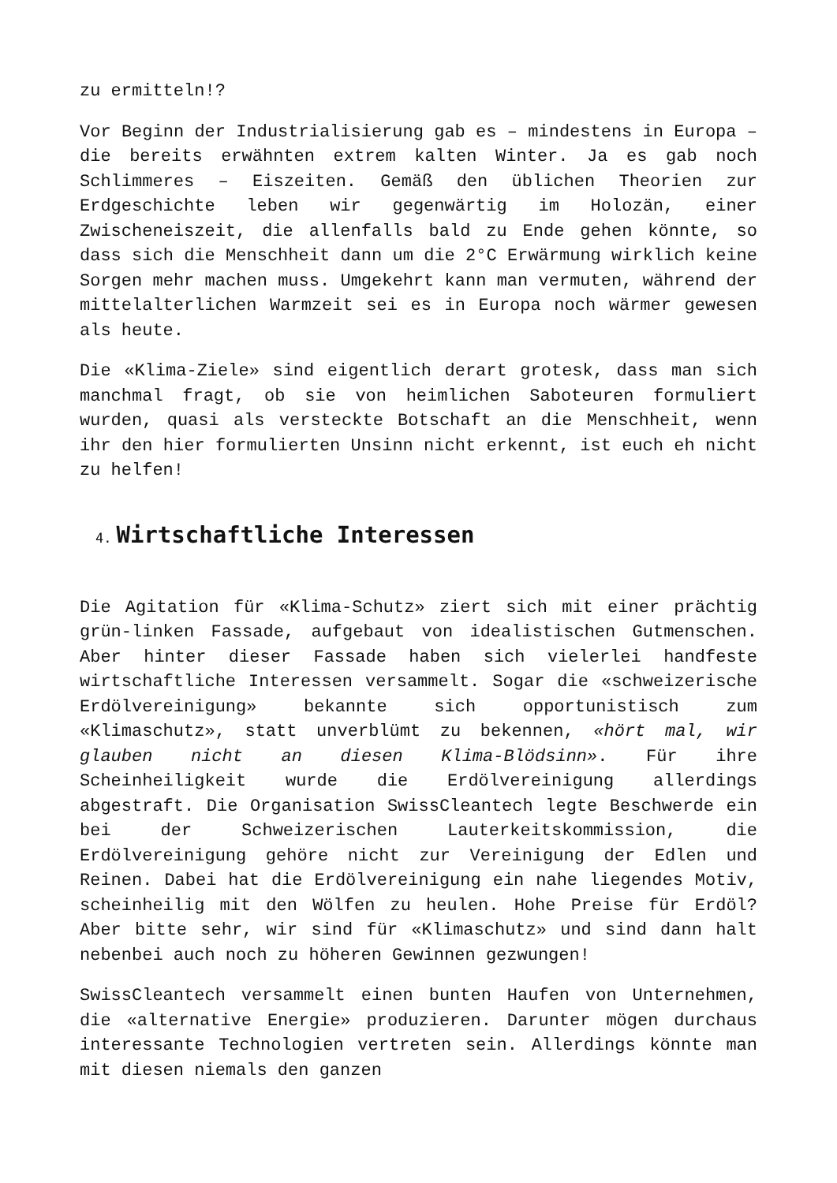zu ermitteln!?
Vor Beginn der Industrialisierung gab es – mindestens in Europa – die bereits erwähnten extrem kalten Winter. Ja es gab noch Schlimmeres – Eiszeiten. Gemäß den üblichen Theorien zur Erdgeschichte leben wir gegenwärtig im Holozän, einer Zwischeneiszeit, die allenfalls bald zu Ende gehen könnte, so dass sich die Menschheit dann um die 2°C Erwärmung wirklich keine Sorgen mehr machen muss. Umgekehrt kann man vermuten, während der mittelalterlichen Warmzeit sei es in Europa noch wärmer gewesen als heute.
Die «Klima-Ziele» sind eigentlich derart grotesk, dass man sich manchmal fragt, ob sie von heimlichen Saboteuren formuliert wurden, quasi als versteckte Botschaft an die Menschheit, wenn ihr den hier formulierten Unsinn nicht erkennt, ist euch eh nicht zu helfen!
4. Wirtschaftliche Interessen
Die Agitation für «Klima-Schutz» ziert sich mit einer prächtig grün-linken Fassade, aufgebaut von idealistischen Gutmenschen. Aber hinter dieser Fassade haben sich vielerlei handfeste wirtschaftliche Interessen versammelt. Sogar die «schweizerische Erdölvereinigung» bekannte sich opportunistisch zum «Klimaschutz», statt unverblümt zu bekennen, «hört mal, wir glauben nicht an diesen Klima-Blödsinn». Für ihre Scheinheiligkeit wurde die Erdölvereinigung allerdings abgestraft. Die Organisation SwissCleantech legte Beschwerde ein bei der Schweizerischen Lauterkeitskommission, die Erdölvereinigung gehöre nicht zur Vereinigung der Edlen und Reinen. Dabei hat die Erdölvereinigung ein nahe liegendes Motiv, scheinheilig mit den Wölfen zu heulen. Hohe Preise für Erdöl? Aber bitte sehr, wir sind für «Klimaschutz» und sind dann halt nebenbei auch noch zu höheren Gewinnen gezwungen!
SwissCleantech versammelt einen bunten Haufen von Unternehmen, die «alternative Energie» produzieren. Darunter mögen durchaus interessante Technologien vertreten sein. Allerdings könnte man mit diesen niemals den ganzen